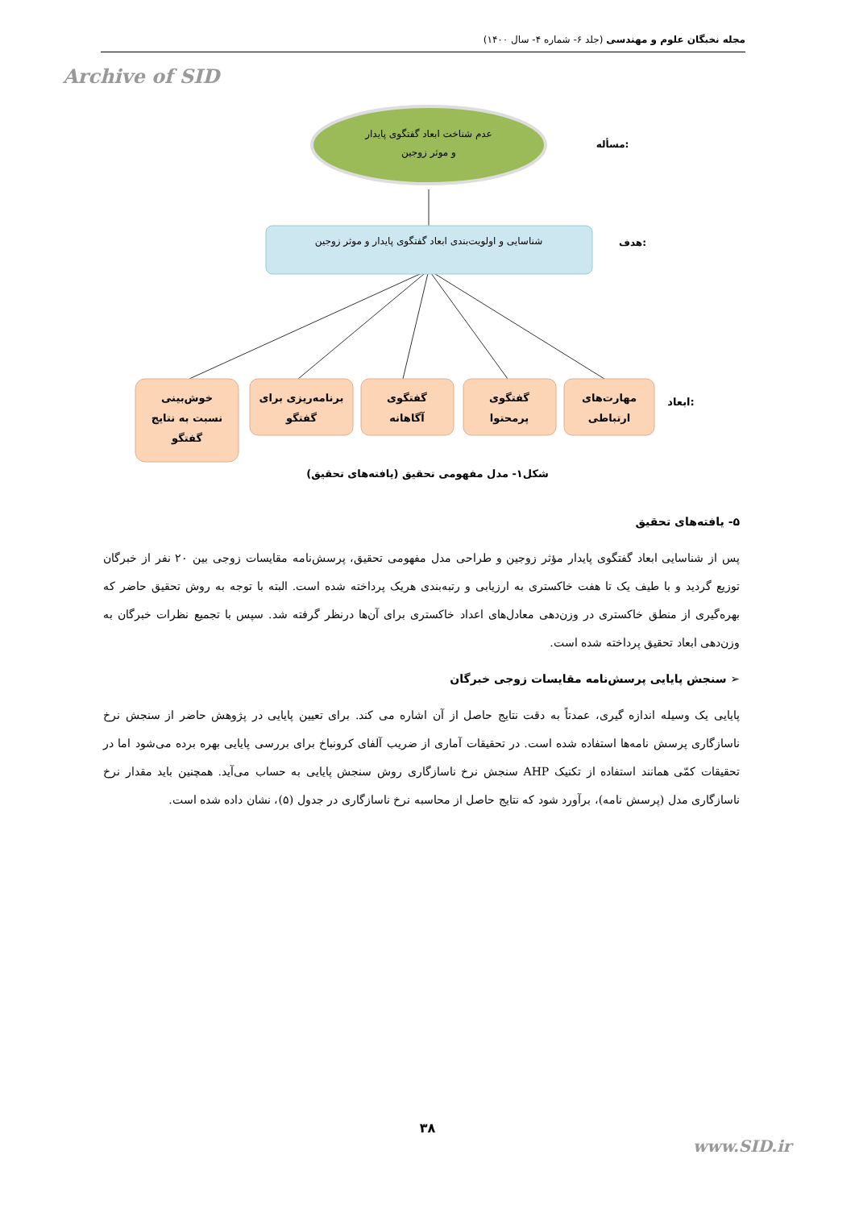مجله نخبگان علوم و مهندسی (جلد ۶- شماره ۴- سال ۱۴۰۰)
Archive of SID
عدم شناخت ابعاد گفتگوی پایدار
و موثر زوجین
مسأله:
شناسایی و اولویت‌بندی ابعاد گفتگوی پایدار و موثر زوجین
هدف:
خوش‌بینی
نسبت به نتایج
گفتگو
برنامه‌ریزی برای
گفتگو
گفتگوی
آگاهانه
گفتگوی
پرمحتوا
مهارت‌های
ارتباطی
ابعاد:
شکل۱- مدل مفهومی تحقیق (یافته‌های تحقیق)
۵- یافته‌های تحقیق
پس از شناسایی ابعاد گفتگوی پایدار مؤثر زوجین و طراحی مدل مفهومی تحقیق، پرسش‌نامه مقایسات زوجی بین ۲۰ نفر از خبرگان توزیع گردید و با طیف یک تا هفت خاکستری به ارزیابی و رتبه‌بندی هریک پرداخته شده است. البته با توجه به روش تحقیق حاضر که بهره‌گیری از منطق خاکستری در وزن‌دهی معادل‌های اعداد خاکستری برای آن‌ها درنظر گرفته شد. سپس با تجمیع نظرات خبرگان به وزن‌دهی ابعاد تحقیق پرداخته شده است.
➢ سنجش پایایی پرسش‌نامه مقایسات زوجی خبرگان
پایایی یک وسیله اندازه گیری، عمدتاً به دقت نتایج حاصل از آن اشاره می کند. برای تعیین پایایی در پژوهش حاضر از سنجش نرخ ناسازگاری پرسش نامه‌ها استفاده شده است. در تحقیقات آماری از ضریب آلفای کرونباخ برای بررسی پایایی بهره برده می‌شود اما در تحقیقات کمّی همانند استفاده از تکنیک AHP سنجش نرخ ناسازگاری روش سنجش پایایی به حساب می‌آید. همچنین باید مقدار نرخ ناسازگاری مدل (پرسش نامه)، برآورد شود که نتایج حاصل از محاسبه نرخ ناسازگاری در جدول (۵)، نشان داده شده است.
۳۸
www.SID.ir